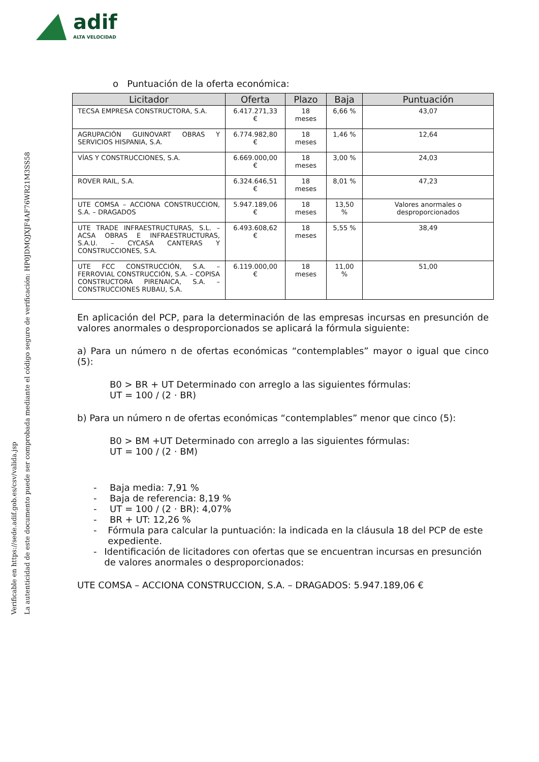adif
ALTA VELOCIDAD
La autenticidad de este documento puede ser comprobada mediante el código seguro de verificación: HP0JDMQJXJF4AF76WR21M3SS58
Verificable en https://sede.adif.gob.es/csv/valida.jsp
o Puntuación de la oferta económica:
| Licitador | Oferta | Plazo | Baja | Puntuación |
| --- | --- | --- | --- | --- |
| TECSA EMPRESA CONSTRUCTORA, S.A. | 6.417.271,33 € | 18 meses | 6,66 % | 43,07 |
| AGRUPACIÓN GUINOVART OBRAS Y SERVICIOS HISPANIA, S.A. | 6.774.982,80 € | 18 meses | 1,46 % | 12,64 |
| VÍAS Y CONSTRUCCIONES, S.A. | 6.669.000,00 € | 18 meses | 3,00 % | 24,03 |
| ROVER RAIL, S.A. | 6.324.646,51 € | 18 meses | 8,01 % | 47,23 |
| UTE COMSA – ACCIONA CONSTRUCCION, S.A. – DRAGADOS | 5.947.189,06 € | 18 meses | 13,50 % | Valores anormales o desproporcionados |
| UTE TRADE INFRAESTRUCTURAS, S.L. – ACSA OBRAS E INFRAESTRUCTURAS, S.A.U. – CYCASA CANTERAS Y CONSTRUCCIONES, S.A. | 6.493.608,62 € | 18 meses | 5,55 % | 38,49 |
| UTE FCC CONSTRUCCIÓN, S.A. – FERROVIAL CONSTRUCCIÓN, S.A. – COPISA CONSTRUCTORA PIRENAICA, S.A. – CONSTRUCCIONES RUBAU, S.A. | 6.119.000,00 € | 18 meses | 11,00 % | 51,00 |
En aplicación del PCP, para la determinación de las empresas incursas en presunción de valores anormales o desproporcionados se aplicará la fórmula siguiente:
a) Para un número n de ofertas económicas “contemplables” mayor o igual que cinco (5):
B0 > BR + UT Determinado con arreglo a las siguientes fórmulas:
UT = 100 / (2 · BR)
b) Para un número n de ofertas económicas “contemplables” menor que cinco (5):
B0 > BM +UT Determinado con arreglo a las siguientes fórmulas:
UT = 100 / (2 · BM)
- Baja media: 7,91 %
- Baja de referencia: 8,19 %
- UT = 100 / (2 · BR): 4,07%
- BR + UT: 12,26 %
- Fórmula para calcular la puntuación: la indicada en la cláusula 18 del PCP de este expediente.
- Identificación de licitadores con ofertas que se encuentran incursas en presunción de valores anormales o desproporcionados:
UTE COMSA – ACCIONA CONSTRUCCION, S.A. – DRAGADOS: 5.947.189,06 €